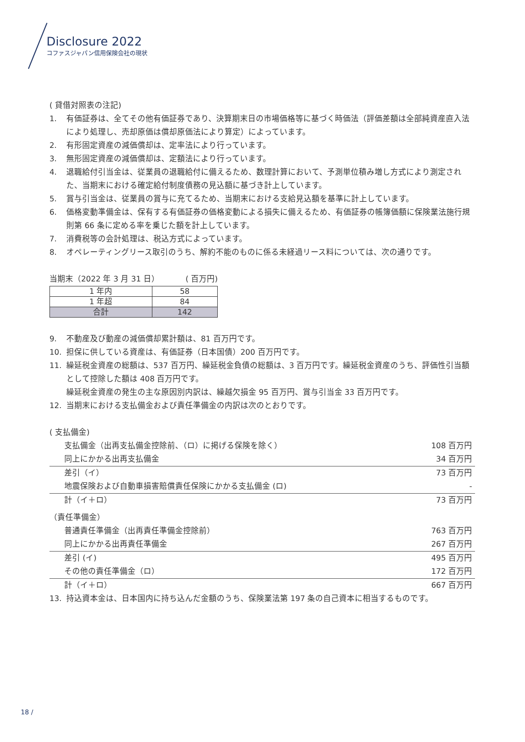Disclosure 2022
コファスジャパン信用保険会社の現状
( 貸借対照表の注記)
1. 有価証券は、全てその他有価証券であり、決算期末日の市場価格等に基づく時価法（評価差額は全部純資産直入法により処理し、売却原価は償却原価法により算定）によっています。
2. 有形固定資産の減価償却は、定率法により行っています。
3. 無形固定資産の減価償却は、定額法により行っています。
4. 退職給付引当金は、従業員の退職給付に備えるため、数理計算において、予測単位積み増し方式により測定された、当期末における確定給付制度債務の見込額に基づき計上しています。
5. 賞与引当金は、従業員の賞与に充てるため、当期末における支給見込額を基準に計上しています。
6. 価格変動準備金は、保有する有価証券の価格変動による損失に備えるため、有価証券の帳簿価額に保険業法施行規則第 66 条に定める率を乗じた額を計上しています。
7. 消費税等の会計処理は、税込方式によっています。
8. オペレーティングリース取引のうち、解約不能のものに係る未経過リース料については、次の通りです。
当期末（2022 年 3 月 31 日） ( 百万円)
| 1 年内 | 58 |
| 1 年超 | 84 |
| 合計 | 142 |
9. 不動産及び動産の減価償却累計額は、81 百万円です。
10. 担保に供している資産は、有価証券（日本国債）200 百万円です。
11. 繰延税金資産の総額は、537 百万円、繰延税金負債の総額は、3 百万円です。繰延税金資産のうち、評価性引当額として控除した額は 408 百万円です。
繰延税金資産の発生の主な原因別内訳は、繰越欠損金 95 百万円、賞与引当金 33 百万円です。
12. 当期末における支払備金および責任準備金の内訳は次のとおりです。
( 支払備金)
| 支払備金（出再支払備金控除前、（ロ）に掲げる保険を除く） | 108 百万円 |
| 同上にかかる出再支払備金 | 34 百万円 |
| 差引（イ） | 73 百万円 |
| 地震保険および自動車損害賠償責任保険にかかる支払備金 (ロ) | - |
| 計（イ＋ロ） | 73 百万円 |
（責任準備金）
| 普通責任準備金（出再責任準備金控除前） | 763 百万円 |
| 同上にかかる出再責任準備金 | 267 百万円 |
| 差引 (イ) | 495 百万円 |
| その他の責任準備金（ロ） | 172 百万円 |
| 計（イ＋ロ） | 667 百万円 |
13. 持込資本金は、日本国内に持ち込んだ金額のうち、保険業法第 197 条の自己資本に相当するものです。
18 /